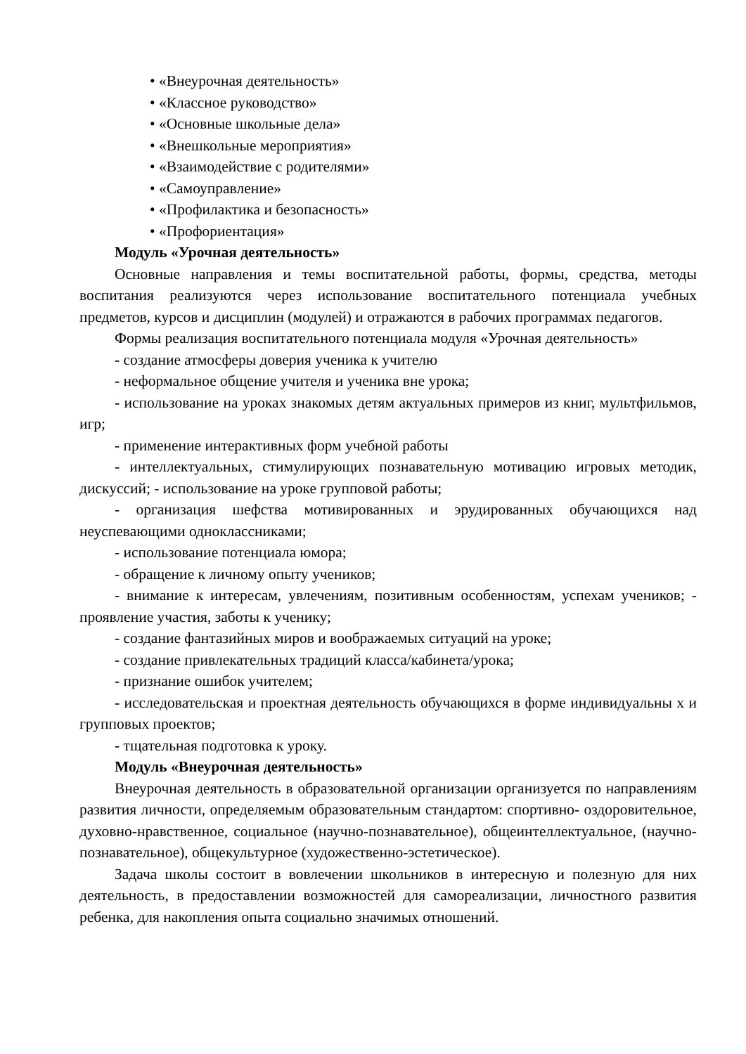• «Внеурочная деятельность»
• «Классное руководство»
• «Основные школьные дела»
• «Внешкольные мероприятия»
• «Взаимодействие с родителями»
• «Самоуправление»
• «Профилактика и безопасность»
• «Профориентация»
Модуль «Урочная деятельность»
Основные направления и темы воспитательной работы, формы, средства, методы воспитания реализуются через использование воспитательного потенциала учебных предметов, курсов и дисциплин (модулей) и отражаются в рабочих программах педагогов.
Формы реализация воспитательного потенциала модуля «Урочная деятельность»
- создание атмосферы доверия ученика к учителю
- неформальное общение учителя и ученика вне урока;
- использование на уроках знакомых детям актуальных примеров из книг, мультфильмов, игр;
- применение интерактивных форм учебной работы
- интеллектуальных, стимулирующих познавательную мотивацию игровых методик, дискуссий; - использование на уроке групповой работы;
- организация шефства мотивированных и эрудированных обучающихся над неуспевающими одноклассниками;
- использование потенциала юмора;
- обращение к личному опыту учеников;
- внимание к интересам, увлечениям, позитивным особенностям, успехам учеников; - проявление участия, заботы к ученику;
- создание фантазийных миров и воображаемых ситуаций на уроке;
- создание привлекательных традиций класса/кабинета/урока;
- признание ошибок учителем;
- исследовательская и проектная деятельность обучающихся в форме индивидуальны х и групповых проектов;
- тщательная подготовка к уроку.
Модуль «Внеурочная деятельность»
Внеурочная деятельность в образовательной организации организуется по направлениям развития личности, определяемым образовательным стандартом: спортивно- оздоровительное, духовно-нравственное, социальное (научно-познавательное), общеинтеллектуальное, (научно-познавательное), общекультурное (художественно-эстетическое).
Задача школы состоит в вовлечении школьников в интересную и полезную для них деятельность, в предоставлении возможностей для самореализации, личностного развития ребенка, для накопления опыта социально значимых отношений.